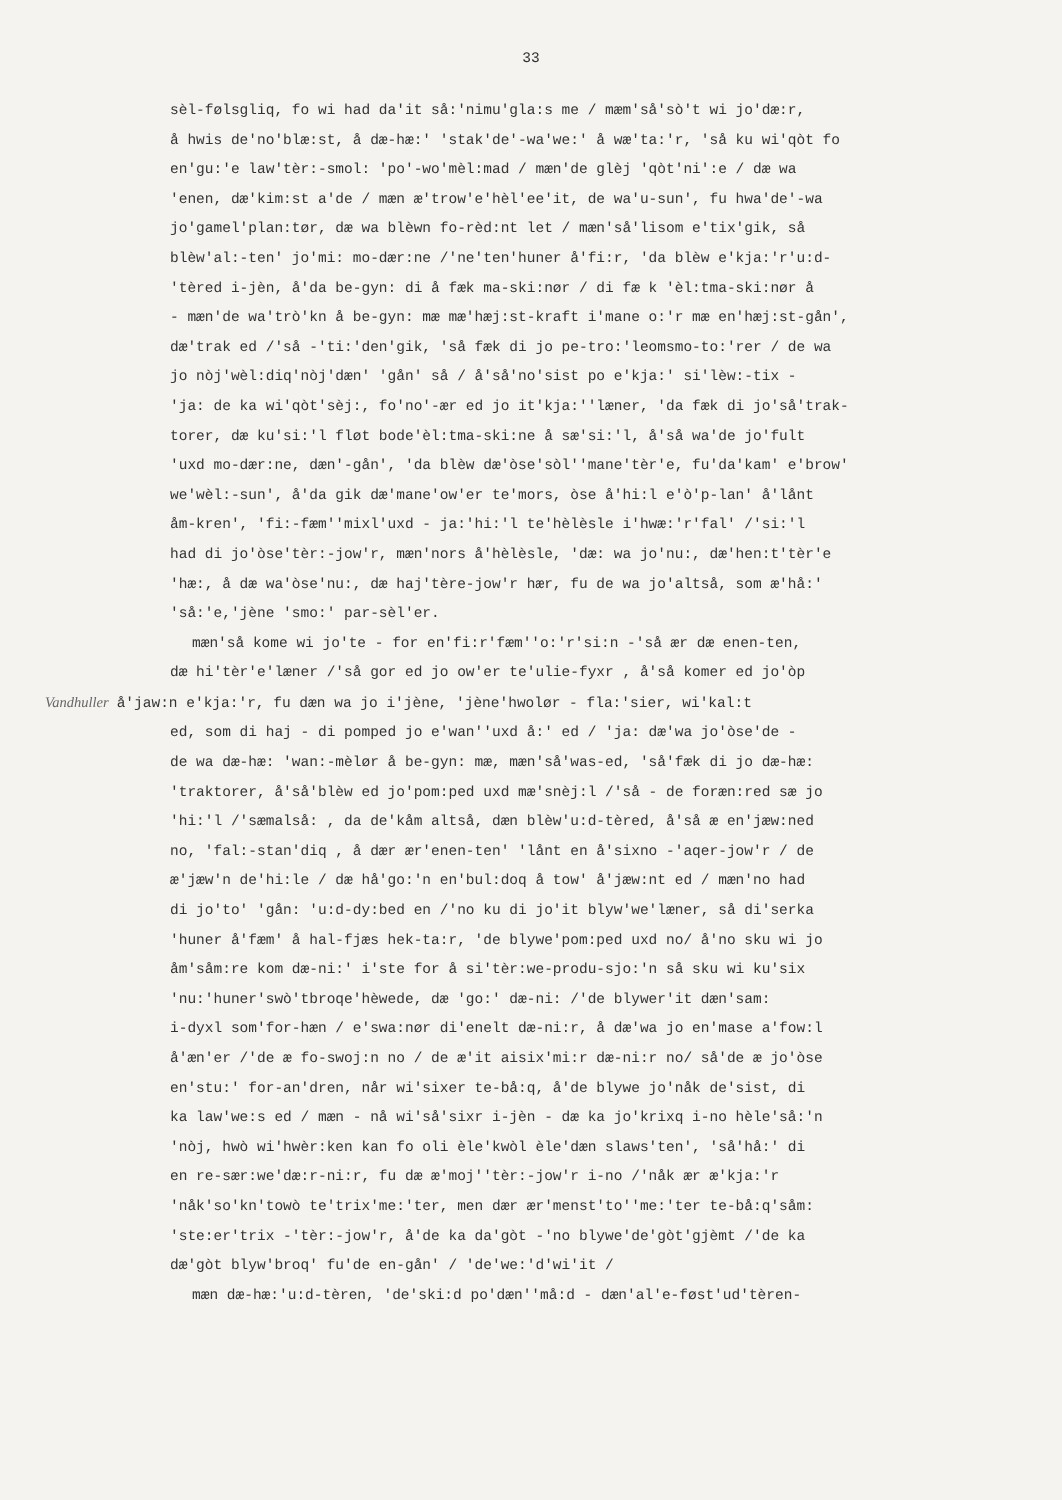33
sèl-følsgliq, fo wi had da'it så:'nimu'gla:s me / mæm'så'sò't wi jo'dæ:r,
å hwis de'no'blæ:st, å dæ-hæ:' 'stak'de'-wa'we:' å wæ'ta:'r, 'så ku wi'qòt fo
en'gu:'e law'tèr:-smol: 'po'-wo'mèl:mad / mæn'de glèj 'qòt'ni':e / dæ wa
'enen, dæ'kim:st a'de / mæn æ'trow'e'hèl'ee'it, de wa'u-sun', fu hwa'de'-wa
jo'gamel'plan:tør, dæ wa blèwn fo-rèd:nt let / mæn'så'lisom e'tix'gik, så
blèw'al:-ten' jo'mi: mo-dær:ne /'ne'ten'huner å'fi:r, 'da blèw e'kja:'r'u:d-
'tèred i-jèn, å'da be-gyn: di å fæk ma-ski:nør / di fæ k 'èl:tma-ski:nør å
- mæn'de wa'trò'kn å be-gyn: mæ mæ'hæj:st-kraft i'mane o:'r mæ en'hæj:st-gån',
dæ'trak ed /'så -'ti:'den'gik, 'så fæk di jo pe-tro:'leomsmo-to:'rer / de wa
jo nòj'wèl:diq'nòj'dæn' 'gån' så / å'så'no'sist po e'kja:' si'lèw:-tix -
'ja: de ka wi'qòt'sèj:, fo'no'-ær ed jo it'kja:''læner, 'da fæk di jo'så'trak-
torer, dæ ku'si:'l fløt bode'èl:tma-ski:ne å sæ'si:'l, å'så wa'de jo'fult
'uxd mo-dær:ne, dæn'-gån', 'da blèw dæ'òse'sòl''mane'tèr'e, fu'da'kam' e'brow'
we'wèl:-sun', å'da gik dæ'mane'ow'er te'mors, òse å'hi:l e'ò'p-lan' å'lånt
åm-kren', 'fi:-fæm''mixl'uxd - ja:'hi:'l te'hèlèsle i'hwæ:'r'fal' /'si:'l
had di jo'òse'tèr:-jow'r, mæn'nors å'hèlèsle, 'dæ: wa jo'nu:, dæ'hen:t'tèr'e
'hæ:, å dæ wa'òse'nu:, dæ haj'tère-jow'r hær, fu de wa jo'altså, som æ'hå:'
'så:'e,'jène 'smo:' par-sèl'er.
mæn'så kome wi jo'te - for en'fi:r'fæm''o:'r'si:n -'så ær dæ enen-ten,
dæ hi'tèr'e'læner /'så gor ed jo ow'er te'ulie-fyxr , å'så komer ed jo'òp
Vandhuller å'jaw:n e'kja:'r, fu dæn wa jo i'jène, 'jène'hwolør - fla:'sier, wi'kal:t
ed, som di haj - di pomped jo e'wan''uxd å:' ed / 'ja: dæ'wa jo'òse'de -
de wa dæ-hæ: 'wan:-mèlør å be-gyn: mæ, mæn'så'was-ed, 'så'fæk di jo dæ-hæ:
'traktorer, å'så'blèw ed jo'pom:ped uxd mæ'snèj:l /'så - de foræn:red sæ jo
'hi:'l /'sæmalså: , da de'kåm altså, dæn blèw'u:d-tèred, å'så æ en'jæw:ned
no, 'fal:-stan'diq , å dær ær'enen-ten' 'lånt en å'sixno -'aqer-jow'r / de
æ'jæw'n de'hi:le / dæ hå'go:'n en'bul:doq å tow' å'jæw:nt ed / mæn'no had
di jo'to' 'gån: 'u:d-dy:bed en /'no ku di jo'it blyw'we'læner, så di'serka
'huner å'fæm' å hal-fjæs hek-ta:r, 'de blywe'pom:ped uxd no/ å'no sku wi jo
åm'såm:re kom dæ-ni:' i'ste for å si'tèr:we-produ-sjo:'n så sku wi ku'six
'nu:'huner'swò'tbroqe'hèwede, dæ 'go:' dæ-ni: /'de blywer'it dæn'sam:
i-dyxl som'for-hæn / e'swa:nør di'enelt dæ-ni:r, å dæ'wa jo en'mase a'fow:l
å'æn'er /'de æ fo-swoj:n no / de æ'it aisix'mi:r dæ-ni:r no/ så'de æ jo'òse
en'stu:' for-an'dren, når wi'sixer te-bå:q, å'de blywe jo'nåk de'sist, di
ka law'we:s ed / mæn - nå wi'så'sixr i-jèn - dæ ka jo'krixq i-no hèle'så:'n
'nòj, hwò wi'hwèr:ken kan fo oli èle'kwòl èle'dæn slaws'ten', 'så'hå:' di
en re-sær:we'dæ:r-ni:r, fu dæ æ'moj''tèr:-jow'r i-no /'nåk ær æ'kja:'r
'nåk'so'kn'towò te'trix'me:'ter, men dær ær'menst'to''me:'ter te-bå:q'såm:
'ste:er'trix -'tèr:-jow'r, å'de ka da'gòt -'no blywe'de'gòt'gjèmt /'de ka
dæ'gòt blyw'broq' fu'de en-gån' / 'de'we:'d'wi'it /
mæn dæ-hæ:'u:d-tèren, 'de'ski:d po'dæn''må:d - dæn'al'e-føst'ud'tèren-